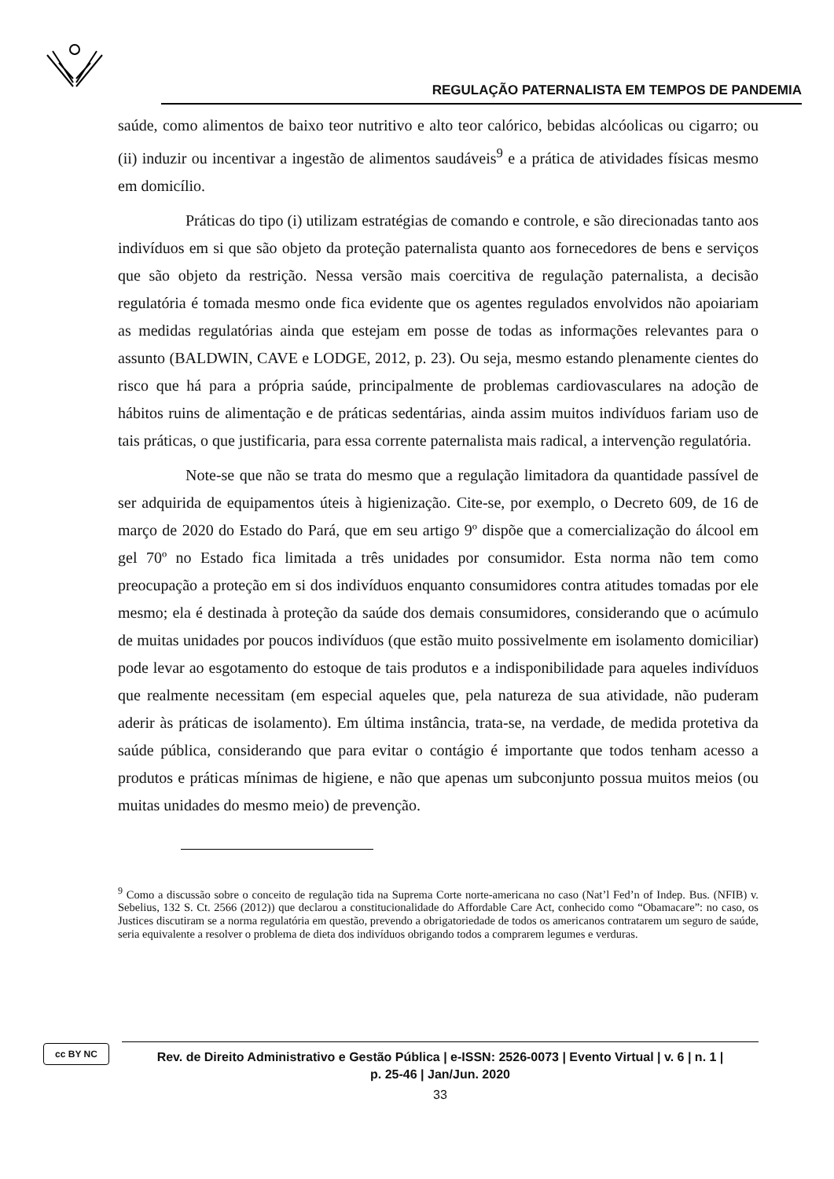REGULAÇÃO PATERNALISTA EM TEMPOS DE PANDEMIA
saúde, como alimentos de baixo teor nutritivo e alto teor calórico, bebidas alcóolicas ou cigarro; ou (ii) induzir ou incentivar a ingestão de alimentos saudáveis<sup>9</sup> e a prática de atividades físicas mesmo em domicílio.
Práticas do tipo (i) utilizam estratégias de comando e controle, e são direcionadas tanto aos indivíduos em si que são objeto da proteção paternalista quanto aos fornecedores de bens e serviços que são objeto da restrição. Nessa versão mais coercitiva de regulação paternalista, a decisão regulatória é tomada mesmo onde fica evidente que os agentes regulados envolvidos não apoiariam as medidas regulatórias ainda que estejam em posse de todas as informações relevantes para o assunto (BALDWIN, CAVE e LODGE, 2012, p. 23). Ou seja, mesmo estando plenamente cientes do risco que há para a própria saúde, principalmente de problemas cardiovasculares na adoção de hábitos ruins de alimentação e de práticas sedentárias, ainda assim muitos indivíduos fariam uso de tais práticas, o que justificaria, para essa corrente paternalista mais radical, a intervenção regulatória.
Note-se que não se trata do mesmo que a regulação limitadora da quantidade passível de ser adquirida de equipamentos úteis à higienização. Cite-se, por exemplo, o Decreto 609, de 16 de março de 2020 do Estado do Pará, que em seu artigo 9º dispõe que a comercialização do álcool em gel 70º no Estado fica limitada a três unidades por consumidor. Esta norma não tem como preocupação a proteção em si dos indivíduos enquanto consumidores contra atitudes tomadas por ele mesmo; ela é destinada à proteção da saúde dos demais consumidores, considerando que o acúmulo de muitas unidades por poucos indivíduos (que estão muito possivelmente em isolamento domiciliar) pode levar ao esgotamento do estoque de tais produtos e a indisponibilidade para aqueles indivíduos que realmente necessitam (em especial aqueles que, pela natureza de sua atividade, não puderam aderir às práticas de isolamento). Em última instância, trata-se, na verdade, de medida protetiva da saúde pública, considerando que para evitar o contágio é importante que todos tenham acesso a produtos e práticas mínimas de higiene, e não que apenas um subconjunto possua muitos meios (ou muitas unidades do mesmo meio) de prevenção.
<sup>9</sup> Como a discussão sobre o conceito de regulação tida na Suprema Corte norte-americana no caso (Nat’l Fed’n of Indep. Bus. (NFIB) v. Sebelius, 132 S. Ct. 2566 (2012)) que declarou a constitucionalidade do Affordable Care Act, conhecido como “Obamacare”: no caso, os Justices discutiram se a norma regulatória em questão, prevendo a obrigatoriedade de todos os americanos contratarem um seguro de saúde, seria equivalente a resolver o problema de dieta dos indivíduos obrigando todos a comprarem legumes e verduras.
cc BY NC
Rev. de Direito Administrativo e Gestão Pública | e-ISSN: 2526-0073 | Evento Virtual | v. 6 | n. 1 |
p. 25-46 | Jan/Jun. 2020
33